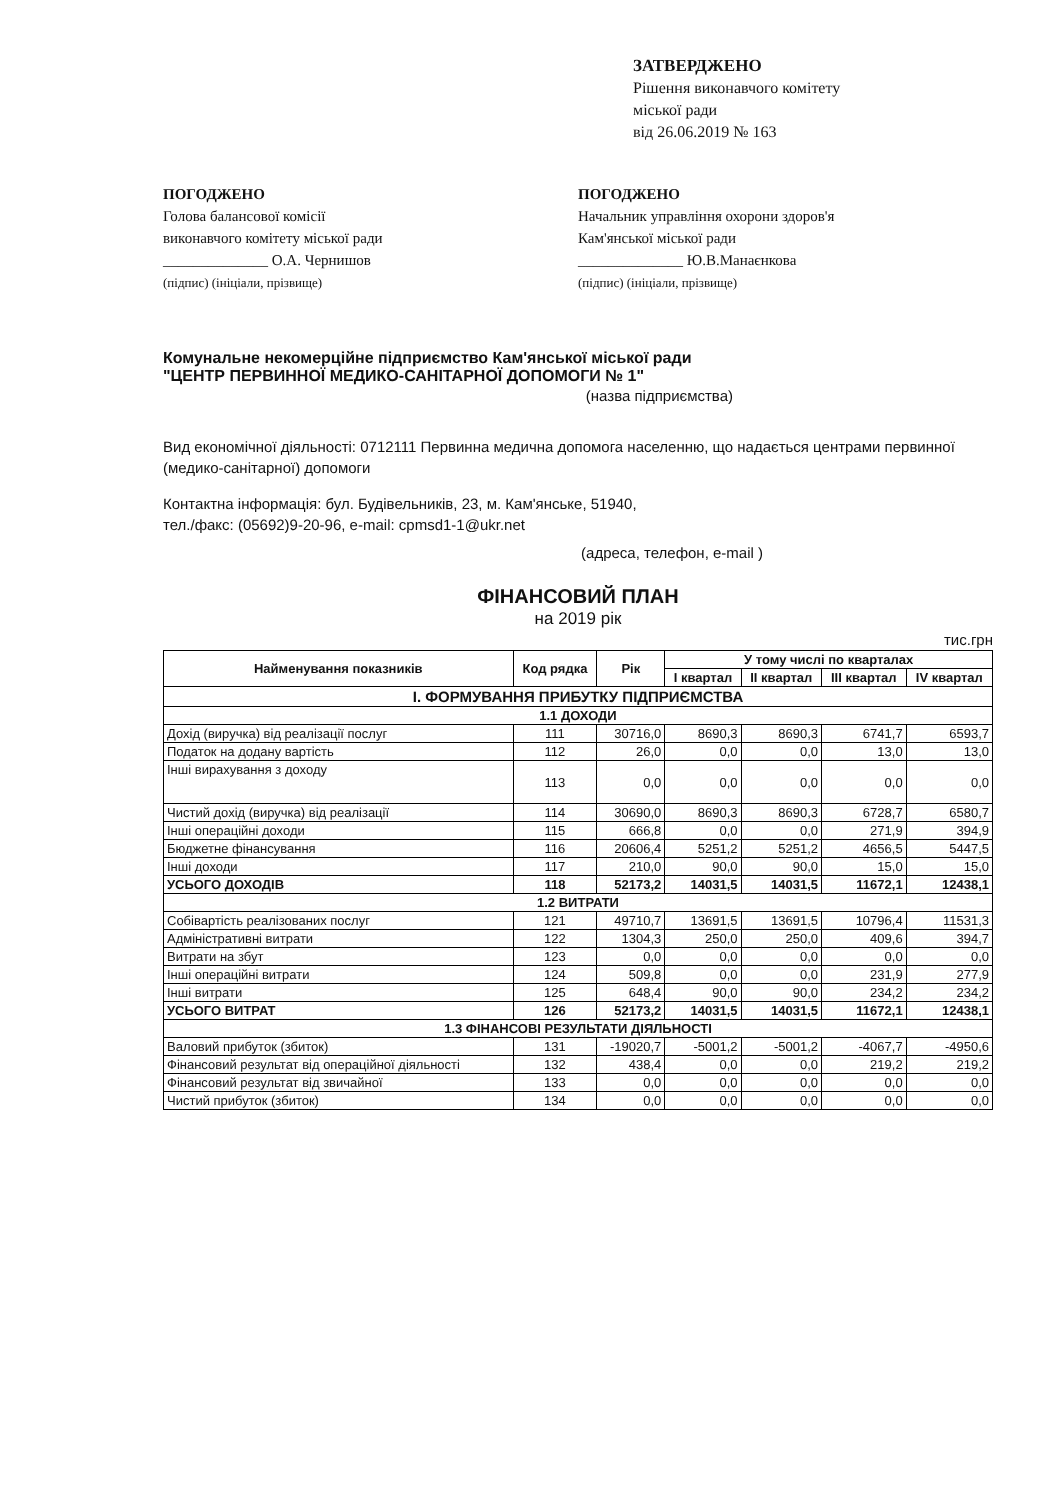ЗАТВЕРДЖЕНО
Рішення виконавчого комітету
міської ради
від 26.06.2019 № 163
ПОГОДЖЕНО
Голова балансової комісії
виконавчого комітету міської ради
______________ О.А. Чернишов
(підпис) (ініціали, прізвище)
ПОГОДЖЕНО
Начальник управління охорони здоров'я
Кам'янської міської ради
______________ Ю.В.Манаєнкова
(підпис) (ініціали, прізвище)
Комунальне некомерційне підприємство Кам'янської міської ради
"ЦЕНТР ПЕРВИННОЇ МЕДИКО-САНІТАРНОЇ ДОПОМОГИ № 1"
(назва підприємства)
Вид економічної діяльності: 0712111 Первинна медична допомога населенню, що надається центрами первинної (медико-санітарної) допомоги
Контактна інформація: бул. Будівельників, 23, м. Кам'янське, 51940,
тел./факс: (05692)9-20-96, e-mail: cpmsd1-1@ukr.net
(адреса, телефон, e-mail )
ФІНАНСОВИЙ ПЛАН
на 2019 рік
тис.грн
| Найменування показників | Код рядка | Рік | У тому числі по кварталах | | | |
| --- | --- | --- | --- | --- | --- | --- |
| | | | I квартал | II квартал | III квартал | IV квартал |
| I. ФОРМУВАННЯ ПРИБУТКУ ПІДПРИЄМСТВА | | | | | | |
| 1.1 ДОХОДИ | | | | | | |
| Дохід (виручка) від реалізації послуг | 111 | 30716,0 | 8690,3 | 8690,3 | 6741,7 | 6593,7 |
| Податок на додану вартість | 112 | 26,0 | 0,0 | 0,0 | 13,0 | 13,0 |
| Інші вирахування з доходу | 113 | 0,0 | 0,0 | 0,0 | 0,0 | 0,0 |
| Чистий дохід (виручка) від реалізації | 114 | 30690,0 | 8690,3 | 8690,3 | 6728,7 | 6580,7 |
| Інші операційні доходи | 115 | 666,8 | 0,0 | 0,0 | 271,9 | 394,9 |
| Бюджетне фінансування | 116 | 20606,4 | 5251,2 | 5251,2 | 4656,5 | 5447,5 |
| Інші доходи | 117 | 210,0 | 90,0 | 90,0 | 15,0 | 15,0 |
| УСЬОГО ДОХОДІВ | 118 | 52173,2 | 14031,5 | 14031,5 | 11672,1 | 12438,1 |
| 1.2 ВИТРАТИ | | | | | | |
| Собівартість реалізованих послуг | 121 | 49710,7 | 13691,5 | 13691,5 | 10796,4 | 11531,3 |
| Адміністративні витрати | 122 | 1304,3 | 250,0 | 250,0 | 409,6 | 394,7 |
| Витрати на збут | 123 | 0,0 | 0,0 | 0,0 | 0,0 | 0,0 |
| Інші операційні витрати | 124 | 509,8 | 0,0 | 0,0 | 231,9 | 277,9 |
| Інші витрати | 125 | 648,4 | 90,0 | 90,0 | 234,2 | 234,2 |
| УСЬОГО ВИТРАТ | 126 | 52173,2 | 14031,5 | 14031,5 | 11672,1 | 12438,1 |
| 1.3 ФІНАНСОВІ РЕЗУЛЬТАТИ ДІЯЛЬНОСТІ | | | | | | |
| Валовий прибуток (збиток) | 131 | -19020,7 | -5001,2 | -5001,2 | -4067,7 | -4950,6 |
| Фінансовий результат від операційної діяльності | 132 | 438,4 | 0,0 | 0,0 | 219,2 | 219,2 |
| Фінансовий результат від звичайної | 133 | 0,0 | 0,0 | 0,0 | 0,0 | 0,0 |
| Чистий прибуток (збиток) | 134 | 0,0 | 0,0 | 0,0 | 0,0 | 0,0 |